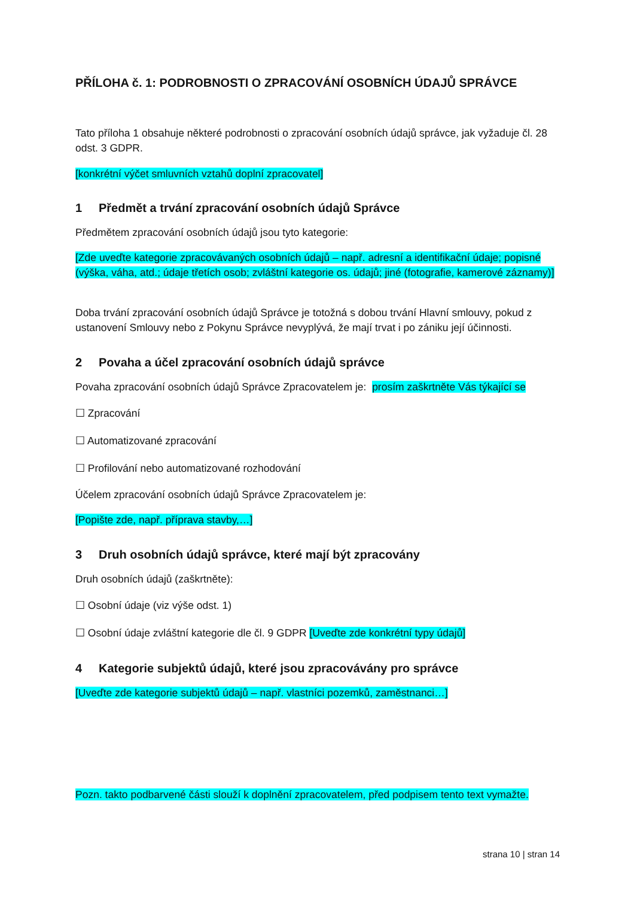PŘÍLOHA č. 1: PODROBNOSTI O ZPRACOVÁNÍ OSOBNÍCH ÚDAJŮ SPRÁVCE
Tato příloha 1 obsahuje některé podrobnosti o zpracování osobních údajů správce, jak vyžaduje čl. 28 odst. 3 GDPR.
[konkrétní výčet smluvních vztahů doplní zpracovatel]
1 Předmět a trvání zpracování osobních údajů Správce
Předmětem zpracování osobních údajů jsou tyto kategorie:
[Zde uveďte kategorie zpracovávaných osobních údajů – např. adresní a identifikační údaje; popisné (výška, váha, atd.; údaje třetích osob; zvláštní kategorie os. údajů; jiné (fotografie, kamerové záznamy)]
Doba trvání zpracování osobních údajů Správce je totožná s dobou trvání Hlavní smlouvy, pokud z ustanovení Smlouvy nebo z Pokynu Správce nevyplývá, že mají trvat i po zániku její účinnosti.
2 Povaha a účel zpracování osobních údajů správce
Povaha zpracování osobních údajů Správce Zpracovatelem je: prosím zaškrtněte Vás týkající se
☐ Zpracování
☐ Automatizované zpracování
☐ Profilování nebo automatizované rozhodování
Účelem zpracování osobních údajů Správce Zpracovatelem je:
[Popište zde, např. příprava stavby,…]
3 Druh osobních údajů správce, které mají být zpracovány
Druh osobních údajů (zaškrtněte):
☐ Osobní údaje (viz výše odst. 1)
☐ Osobní údaje zvláštní kategorie dle čl. 9 GDPR [Uveďte zde konkrétní typy údajů]
4 Kategorie subjektů údajů, které jsou zpracovávány pro správce
[Uveďte zde kategorie subjektů údajů – např. vlastníci pozemků, zaměstnanci…]
Pozn. takto podbarvené části slouží k doplnění zpracovatelem, před podpisem tento text vymažte.
strana 10 | stran 14